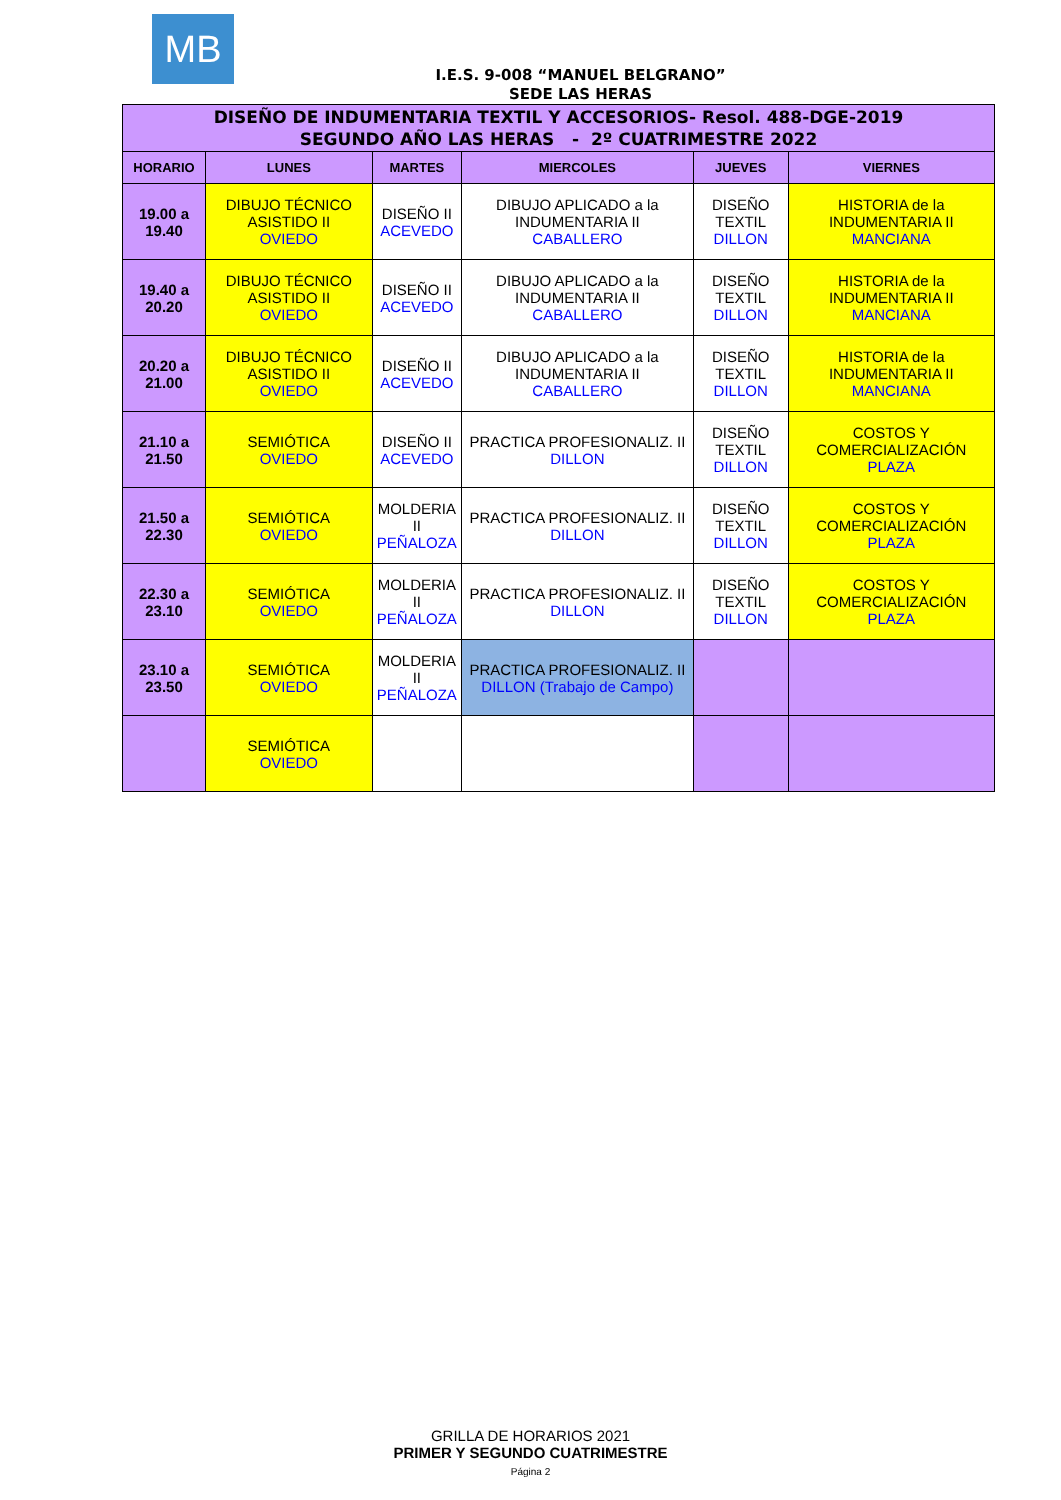MB
I.E.S. 9-008 “MANUEL BELGRANO”
SEDE LAS HERAS
| DISEÑO DE INDUMENTARIA TEXTIL Y ACCESORIOS- Resol. 488-DGE-2019 SEGUNDO AÑO LAS HERAS - 2º CUATRIMESTRE 2022 | | | | | |
| HORARIO | LUNES | MARTES | MIERCOLES | JUEVES | VIERNES |
| 19.00 a 19.40 | DIBUJO TÉCNICO ASISTIDO II OVIEDO | DISEÑO II ACEVEDO | DIBUJO APLICADO a la INDUMENTARIA II CABALLERO | DISEÑO TEXTIL DILLON | HISTORIA de la INDUMENTARIA II MANCIANA |
| 19.40 a 20.20 | DIBUJO TÉCNICO ASISTIDO II OVIEDO | DISEÑO II ACEVEDO | DIBUJO APLICADO a la INDUMENTARIA II CABALLERO | DISEÑO TEXTIL DILLON | HISTORIA de la INDUMENTARIA II MANCIANA |
| 20.20 a 21.00 | DIBUJO TÉCNICO ASISTIDO II OVIEDO | DISEÑO II ACEVEDO | DIBUJO APLICADO a la INDUMENTARIA II CABALLERO | DISEÑO TEXTIL DILLON | HISTORIA de la INDUMENTARIA II MANCIANA |
| 21.10 a 21.50 | SEMIÓTICA OVIEDO | DISEÑO II ACEVEDO | PRACTICA PROFESIONALIZ. II DILLON | DISEÑO TEXTIL DILLON | COSTOS Y COMERCIALIZACIÓN PLAZA |
| 21.50 a 22.30 | SEMIÓTICA OVIEDO | MOLDERIA II PEÑALOZA | PRACTICA PROFESIONALIZ. II DILLON | DISEÑO TEXTIL DILLON | COSTOS Y COMERCIALIZACIÓN PLAZA |
| 22.30 a 23.10 | SEMIÓTICA OVIEDO | MOLDERIA II PEÑALOZA | PRACTICA PROFESIONALIZ. II DILLON | DISEÑO TEXTIL DILLON | COSTOS Y COMERCIALIZACIÓN PLAZA |
| 23.10 a 23.50 | SEMIÓTICA OVIEDO | MOLDERIA II PEÑALOZA | PRACTICA PROFESIONALIZ. II DILLON (Trabajo de Campo) | | |
| | SEMIÓTICA OVIEDO | | | | |
GRILLA DE HORARIOS 2021
PRIMER Y SEGUNDO CUATRIMESTRE
Página 2